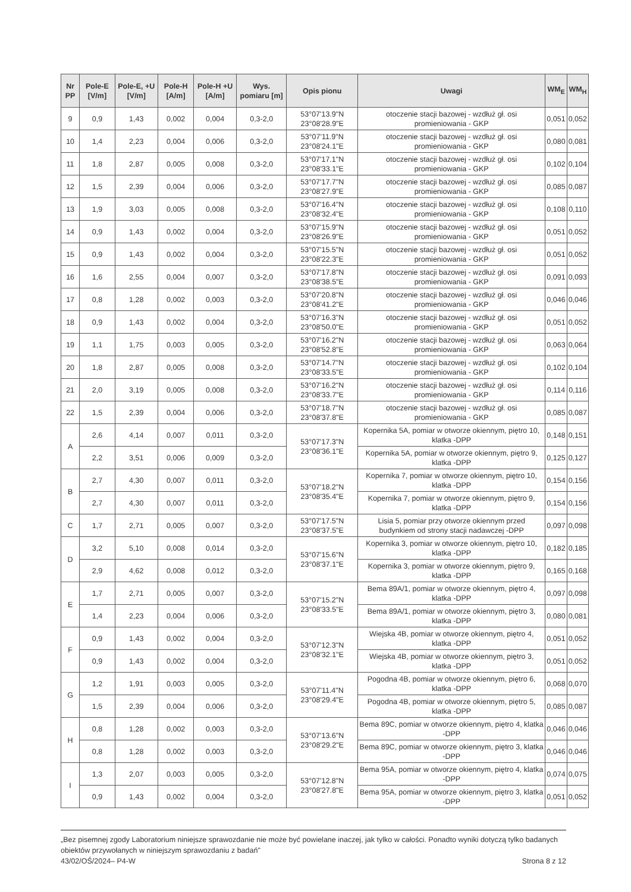| Nr PP | Pole-E [V/m] | Pole-E, +U [V/m] | Pole-H [A/m] | Pole-H +U [A/m] | Wys. pomiaru [m] | Opis pionu | Uwagi | WM<sub>E</sub> | WM<sub>H</sub> |
| --- | --- | --- | --- | --- | --- | --- | --- | --- | --- |
| 9 | 0,9 | 1,43 | 0,002 | 0,004 | 0,3-2,0 | 53°07'13.9"N 23°08'28.9"E | otoczenie stacji bazowej - wzdłuż gł. osi promieniowania - GKP | 0,051 | 0,052 |
| 10 | 1,4 | 2,23 | 0,004 | 0,006 | 0,3-2,0 | 53°07'11.9"N 23°08'24.1"E | otoczenie stacji bazowej - wzdłuż gł. osi promieniowania - GKP | 0,080 | 0,081 |
| 11 | 1,8 | 2,87 | 0,005 | 0,008 | 0,3-2,0 | 53°07'17.1"N 23°08'33.1"E | otoczenie stacji bazowej - wzdłuż gł. osi promieniowania - GKP | 0,102 | 0,104 |
| 12 | 1,5 | 2,39 | 0,004 | 0,006 | 0,3-2,0 | 53°07'17.7"N 23°08'27.9"E | otoczenie stacji bazowej - wzdłuż gł. osi promieniowania - GKP | 0,085 | 0,087 |
| 13 | 1,9 | 3,03 | 0,005 | 0,008 | 0,3-2,0 | 53°07'16.4"N 23°08'32.4"E | otoczenie stacji bazowej - wzdłuż gł. osi promieniowania - GKP | 0,108 | 0,110 |
| 14 | 0,9 | 1,43 | 0,002 | 0,004 | 0,3-2,0 | 53°07'15.9"N 23°08'26.9"E | otoczenie stacji bazowej - wzdłuż gł. osi promieniowania - GKP | 0,051 | 0,052 |
| 15 | 0,9 | 1,43 | 0,002 | 0,004 | 0,3-2,0 | 53°07'15.5"N 23°08'22.3"E | otoczenie stacji bazowej - wzdłuż gł. osi promieniowania - GKP | 0,051 | 0,052 |
| 16 | 1,6 | 2,55 | 0,004 | 0,007 | 0,3-2,0 | 53°07'17.8"N 23°08'38.5"E | otoczenie stacji bazowej - wzdłuż gł. osi promieniowania - GKP | 0,091 | 0,093 |
| 17 | 0,8 | 1,28 | 0,002 | 0,003 | 0,3-2,0 | 53°07'20.8"N 23°08'41.2"E | otoczenie stacji bazowej - wzdłuż gł. osi promieniowania - GKP | 0,046 | 0,046 |
| 18 | 0,9 | 1,43 | 0,002 | 0,004 | 0,3-2,0 | 53°07'16.3"N 23°08'50.0"E | otoczenie stacji bazowej - wzdłuż gł. osi promieniowania - GKP | 0,051 | 0,052 |
| 19 | 1,1 | 1,75 | 0,003 | 0,005 | 0,3-2,0 | 53°07'16.2"N 23°08'52.8"E | otoczenie stacji bazowej - wzdłuż gł. osi promieniowania - GKP | 0,063 | 0,064 |
| 20 | 1,8 | 2,87 | 0,005 | 0,008 | 0,3-2,0 | 53°07'14.7"N 23°08'33.5"E | otoczenie stacji bazowej - wzdłuż gł. osi promieniowania - GKP | 0,102 | 0,104 |
| 21 | 2,0 | 3,19 | 0,005 | 0,008 | 0,3-2,0 | 53°07'16.2"N 23°08'33.7"E | otoczenie stacji bazowej - wzdłuż gł. osi promieniowania - GKP | 0,114 | 0,116 |
| 22 | 1,5 | 2,39 | 0,004 | 0,006 | 0,3-2,0 | 53°07'18.7"N 23°08'37.8"E | otoczenie stacji bazowej - wzdłuż gł. osi promieniowania - GKP | 0,085 | 0,087 |
| A | 2,6 | 4,14 | 0,007 | 0,011 | 0,3-2,0 | 53°07'17.3"N 23°08'36.1"E | Kopernika 5A, pomiar w otworze okiennym, piętro 10, klatka -DPP | 0,148 | 0,151 |
| | 2,2 | 3,51 | 0,006 | 0,009 | 0,3-2,0 | | Kopernika 5A, pomiar w otworze okiennym, piętro 9, klatka -DPP | 0,125 | 0,127 |
| B | 2,7 | 4,30 | 0,007 | 0,011 | 0,3-2,0 | 53°07'18.2"N 23°08'35.4"E | Kopernika 7, pomiar w otworze okiennym, piętro 10, klatka -DPP | 0,154 | 0,156 |
| | 2,7 | 4,30 | 0,007 | 0,011 | 0,3-2,0 | | Kopernika 7, pomiar w otworze okiennym, piętro 9, klatka -DPP | 0,154 | 0,156 |
| C | 1,7 | 2,71 | 0,005 | 0,007 | 0,3-2,0 | 53°07'17.5"N 23°08'37.5"E | Lisia 5, pomiar przy otworze okiennym przed budynkiem od strony stacji nadawczej -DPP | 0,097 | 0,098 |
| D | 3,2 | 5,10 | 0,008 | 0,014 | 0,3-2,0 | 53°07'15.6"N 23°08'37.1"E | Kopernika 3, pomiar w otworze okiennym, piętro 10, klatka -DPP | 0,182 | 0,185 |
| | 2,9 | 4,62 | 0,008 | 0,012 | 0,3-2,0 | | Kopernika 3, pomiar w otworze okiennym, piętro 9, klatka -DPP | 0,165 | 0,168 |
| E | 1,7 | 2,71 | 0,005 | 0,007 | 0,3-2,0 | 53°07'15.2"N 23°08'33.5"E | Bema 89A/1, pomiar w otworze okiennym, piętro 4, klatka -DPP | 0,097 | 0,098 |
| | 1,4 | 2,23 | 0,004 | 0,006 | 0,3-2,0 | | Bema 89A/1, pomiar w otworze okiennym, piętro 3, klatka -DPP | 0,080 | 0,081 |
| F | 0,9 | 1,43 | 0,002 | 0,004 | 0,3-2,0 | 53°07'12.3"N 23°08'32.1"E | Wiejska 4B, pomiar w otworze okiennym, piętro 4, klatka -DPP | 0,051 | 0,052 |
| | 0,9 | 1,43 | 0,002 | 0,004 | 0,3-2,0 | | Wiejska 4B, pomiar w otworze okiennym, piętro 3, klatka -DPP | 0,051 | 0,052 |
| G | 1,2 | 1,91 | 0,003 | 0,005 | 0,3-2,0 | 53°07'11.4"N 23°08'29.4"E | Pogodna 4B, pomiar w otworze okiennym, piętro 6, klatka -DPP | 0,068 | 0,070 |
| | 1,5 | 2,39 | 0,004 | 0,006 | 0,3-2,0 | | Pogodna 4B, pomiar w otworze okiennym, piętro 5, klatka -DPP | 0,085 | 0,087 |
| H | 0,8 | 1,28 | 0,002 | 0,003 | 0,3-2,0 | 53°07'13.6"N 23°08'29.2"E | Bema 89C, pomiar w otworze okiennym, piętro 4, klatka -DPP | 0,046 | 0,046 |
| | 0,8 | 1,28 | 0,002 | 0,003 | 0,3-2,0 | | Bema 89C, pomiar w otworze okiennym, piętro 3, klatka -DPP | 0,046 | 0,046 |
| I | 1,3 | 2,07 | 0,003 | 0,005 | 0,3-2,0 | 53°07'12.8"N 23°08'27.8"E | Bema 95A, pomiar w otworze okiennym, piętro 4, klatka -DPP | 0,074 | 0,075 |
| | 0,9 | 1,43 | 0,002 | 0,004 | 0,3-2,0 | | Bema 95A, pomiar w otworze okiennym, piętro 3, klatka -DPP | 0,051 | 0,052 |
„Bez pisemnej zgody Laboratorium niniejsze sprawozdanie nie może być powielane inaczej, jak tylko w całości. Ponadto wyniki dotyczą tylko badanych obiektów przywołanych w niniejszym sprawozdaniu z badań"
43/02/OŚ/2024– P4-W Strona 8 z 12